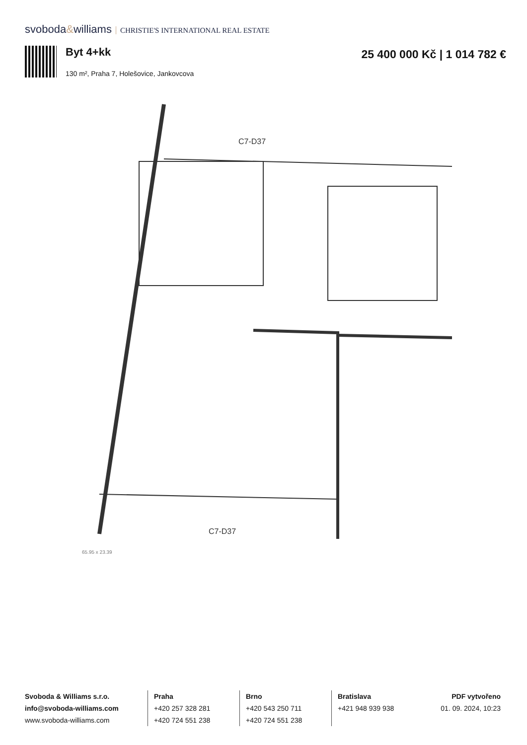svoboda&williams CHRISTIE'S INTERNATIONAL REAL ESTATE
Byt 4+kk
130 m², Praha 7, Holešovice, Jankovcova
25 400 000 Kč | 1 014 782 €
C7-D37
C7-D37
65,95 x 23,39
Svoboda & Williams s.r.o.
info@svoboda-williams.com
www.svoboda-williams.com
Praha
+420 257 328 281
+420 724 551 238
Brno
+420 543 250 711
+420 724 551 238
Bratislava
+421 948 939 938
PDF vytvořeno
01. 09. 2024, 10:23